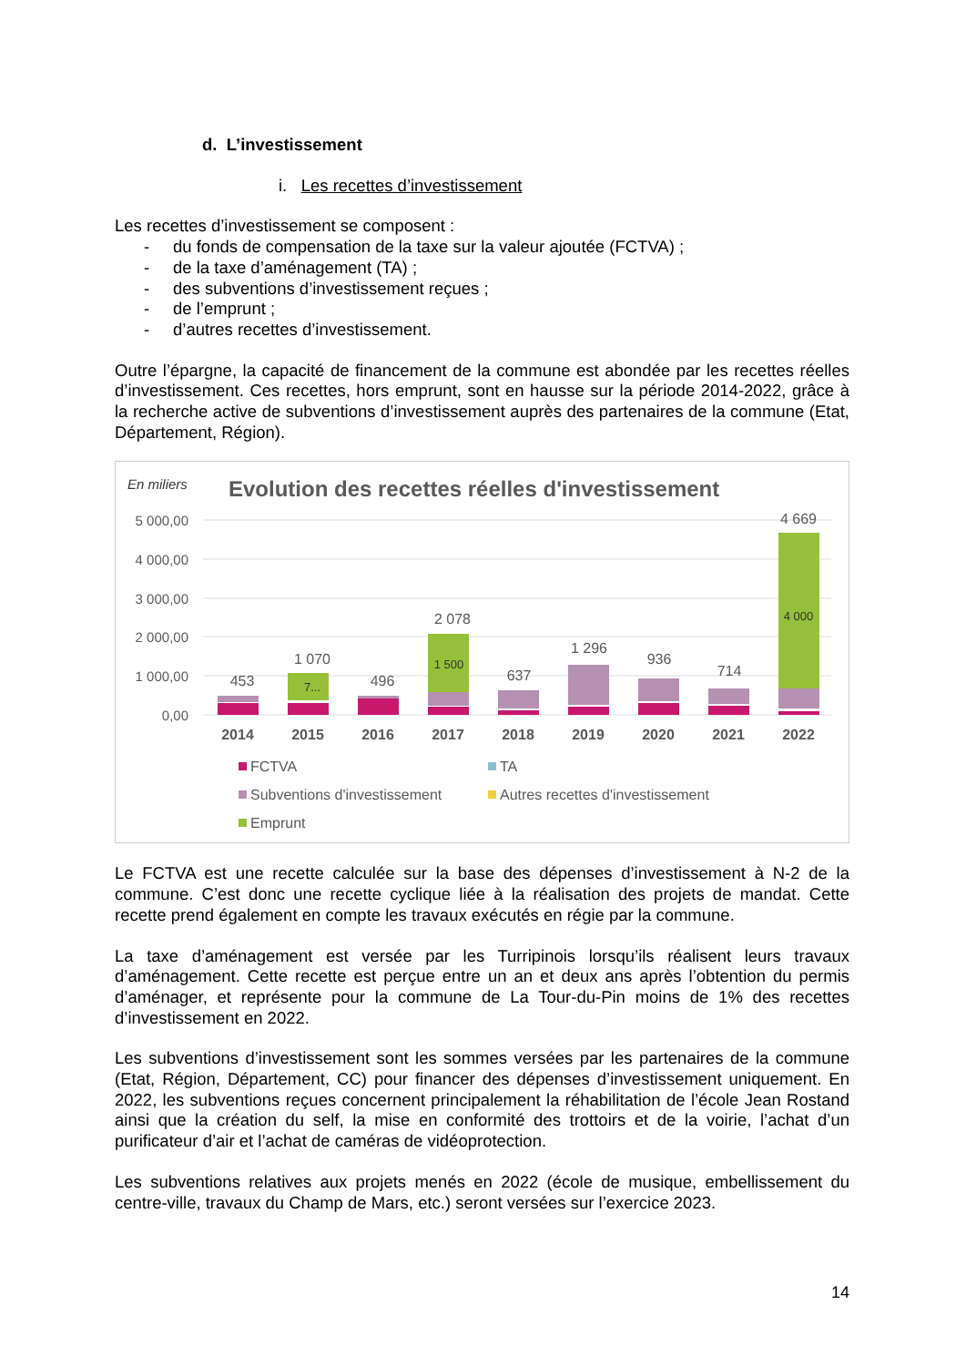d. L’investissement
i. Les recettes d’investissement
Les recettes d’investissement se composent :
- du fonds de compensation de la taxe sur la valeur ajoutée (FCTVA) ;
- de la taxe d’aménagement (TA) ;
- des subventions d’investissement reçues ;
- de l’emprunt ;
- d’autres recettes d’investissement.
Outre l’épargne, la capacité de financement de la commune est abondée par les recettes réelles d’investissement. Ces recettes, hors emprunt, sont en hausse sur la période 2014-2022, grâce à la recherche active de subventions d’investissement auprès des partenaires de la commune (Etat, Département, Région).
En miliers
Evolution des recettes réelles d'investissement
5 000,00
4 000,00
3 000,00
2 000,00
1 000,00
0,00
453
1 070
496
2 078
637
1 296
936
714
4 669
7...
1 500
4 000
2014
2015
2016
2017
2018
2019
2020
2021
2022
FCTVA
TA
Subventions d'investissement
Autres recettes d'investissement
Emprunt
Le FCTVA est une recette calculée sur la base des dépenses d’investissement à N-2 de la commune. C’est donc une recette cyclique liée à la réalisation des projets de mandat. Cette recette prend également en compte les travaux exécutés en régie par la commune.
La taxe d’aménagement est versée par les Turripinois lorsqu’ils réalisent leurs travaux d’aménagement. Cette recette est perçue entre un an et deux ans après l’obtention du permis d’aménager, et représente pour la commune de La Tour-du-Pin moins de 1% des recettes d’investissement en 2022.
Les subventions d’investissement sont les sommes versées par les partenaires de la commune (Etat, Région, Département, CC) pour financer des dépenses d’investissement uniquement. En 2022, les subventions reçues concernent principalement la réhabilitation de l’école Jean Rostand ainsi que la création du self, la mise en conformité des trottoirs et de la voirie, l’achat d’un purificateur d’air et l’achat de caméras de vidéoprotection.
Les subventions relatives aux projets menés en 2022 (école de musique, embellissement du centre-ville, travaux du Champ de Mars, etc.) seront versées sur l’exercice 2023.
14